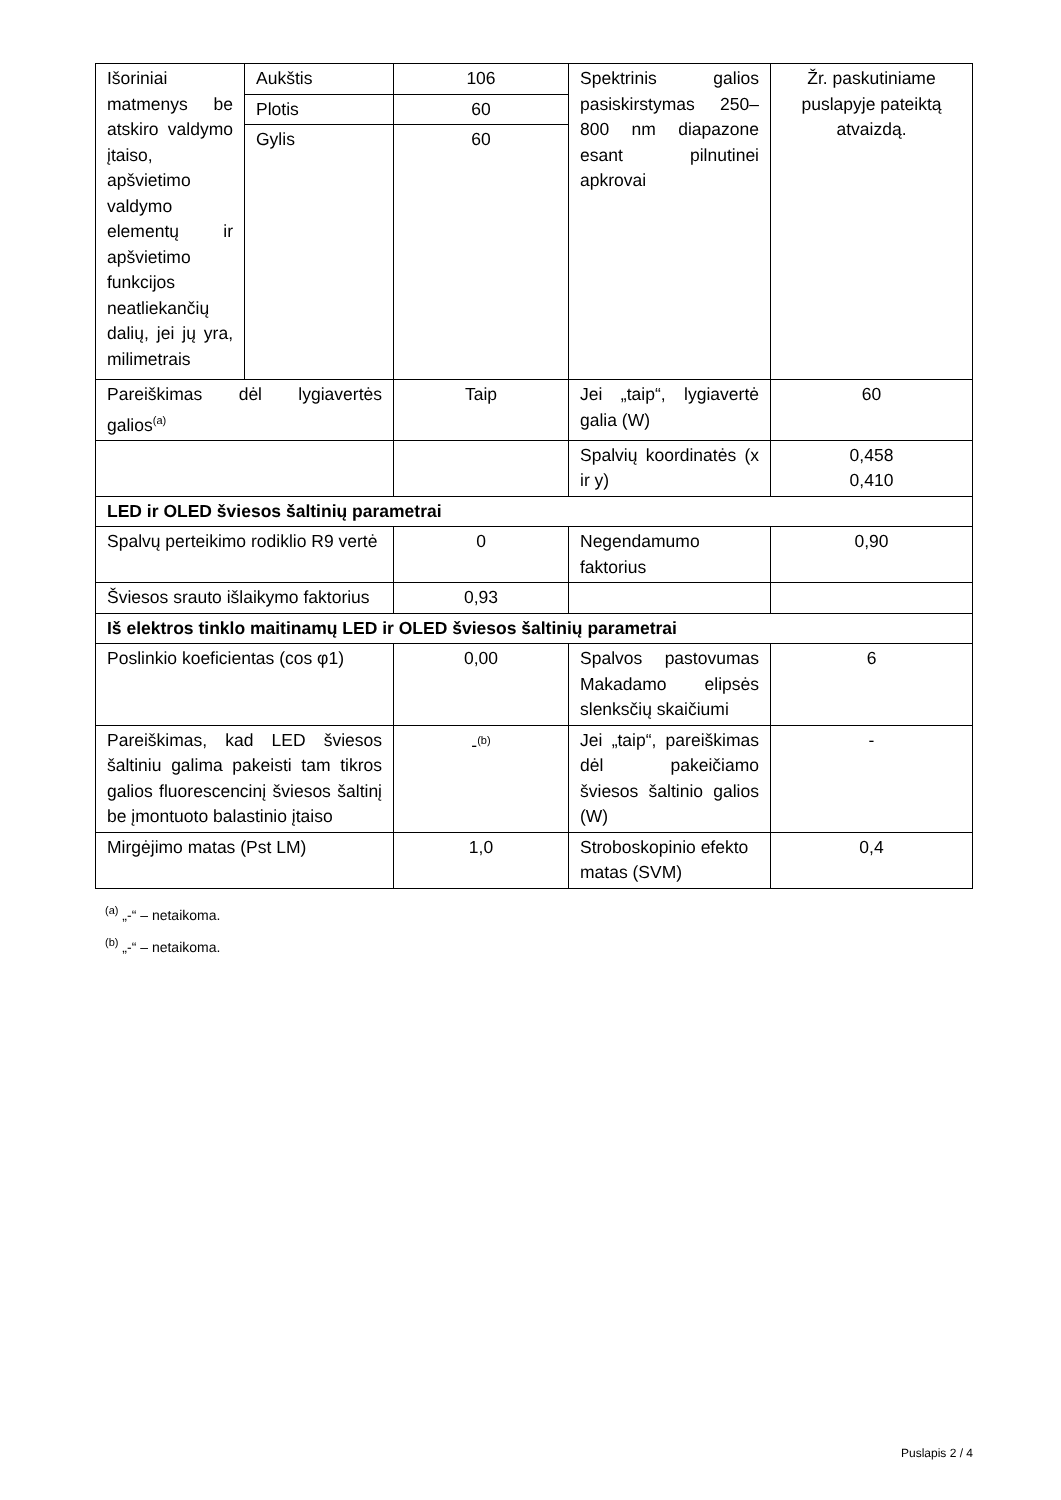| Išoriniai matmenys be atskiro valdymo įtaiso, apšvietimo valdymo elementų ir apšvietimo funkcijos neatliekančių dalių, jei jų yra, milimetrais | Aukštis | 106 | Spektrinis galios pasiskirstymas 250–800 nm diapazone esant pilnutinei apkrovai | Žr. paskutiniame puslapyje pateiktą atvaizdą. |
| | Plotis | 60 | | |
| | Gylis | 60 | | |
| Pareiškimas dėl lygiavertės galios<sup>(a)</sup> | | Taip | Jei „taip“, lygiavertė galia (W) | 60 |
| | | | Spalvių koordinatės (x ir y) | 0,458 0,410 |
| LED ir OLED šviesos šaltinių parametrai | | | | |
| Spalvų perteikimo rodiklio R9 vertė | | 0 | Negendamumo faktorius | 0,90 |
| Šviesos srauto išlaikymo faktorius | | 0,93 | | |
| Iš elektros tinklo maitinamų LED ir OLED šviesos šaltinių parametrai | | | | |
| Poslinkio koeficientas (cos φ1) | | 0,00 | Spalvos pastovumas Makadamo elipsės slenksčių skaičiumi | 6 |
| Pareiškimas, kad LED šviesos šaltiniu galima pakeisti tam tikros galios fluorescencinį šviesos šaltinį be įmontuoto balastinio įtaiso | | -<sup>(b)</sup> | Jei „taip“, pareiškimas dėl pakeičiamo šviesos šaltinio galios (W) | - |
| Mirgėjimo matas (Pst LM) | | 1,0 | Stroboskopinio efekto matas (SVM) | 0,4 |
<sup>(a)</sup> „-“ – netaikoma.
<sup>(b)</sup> „-“ – netaikoma.
Puslapis 2 / 4